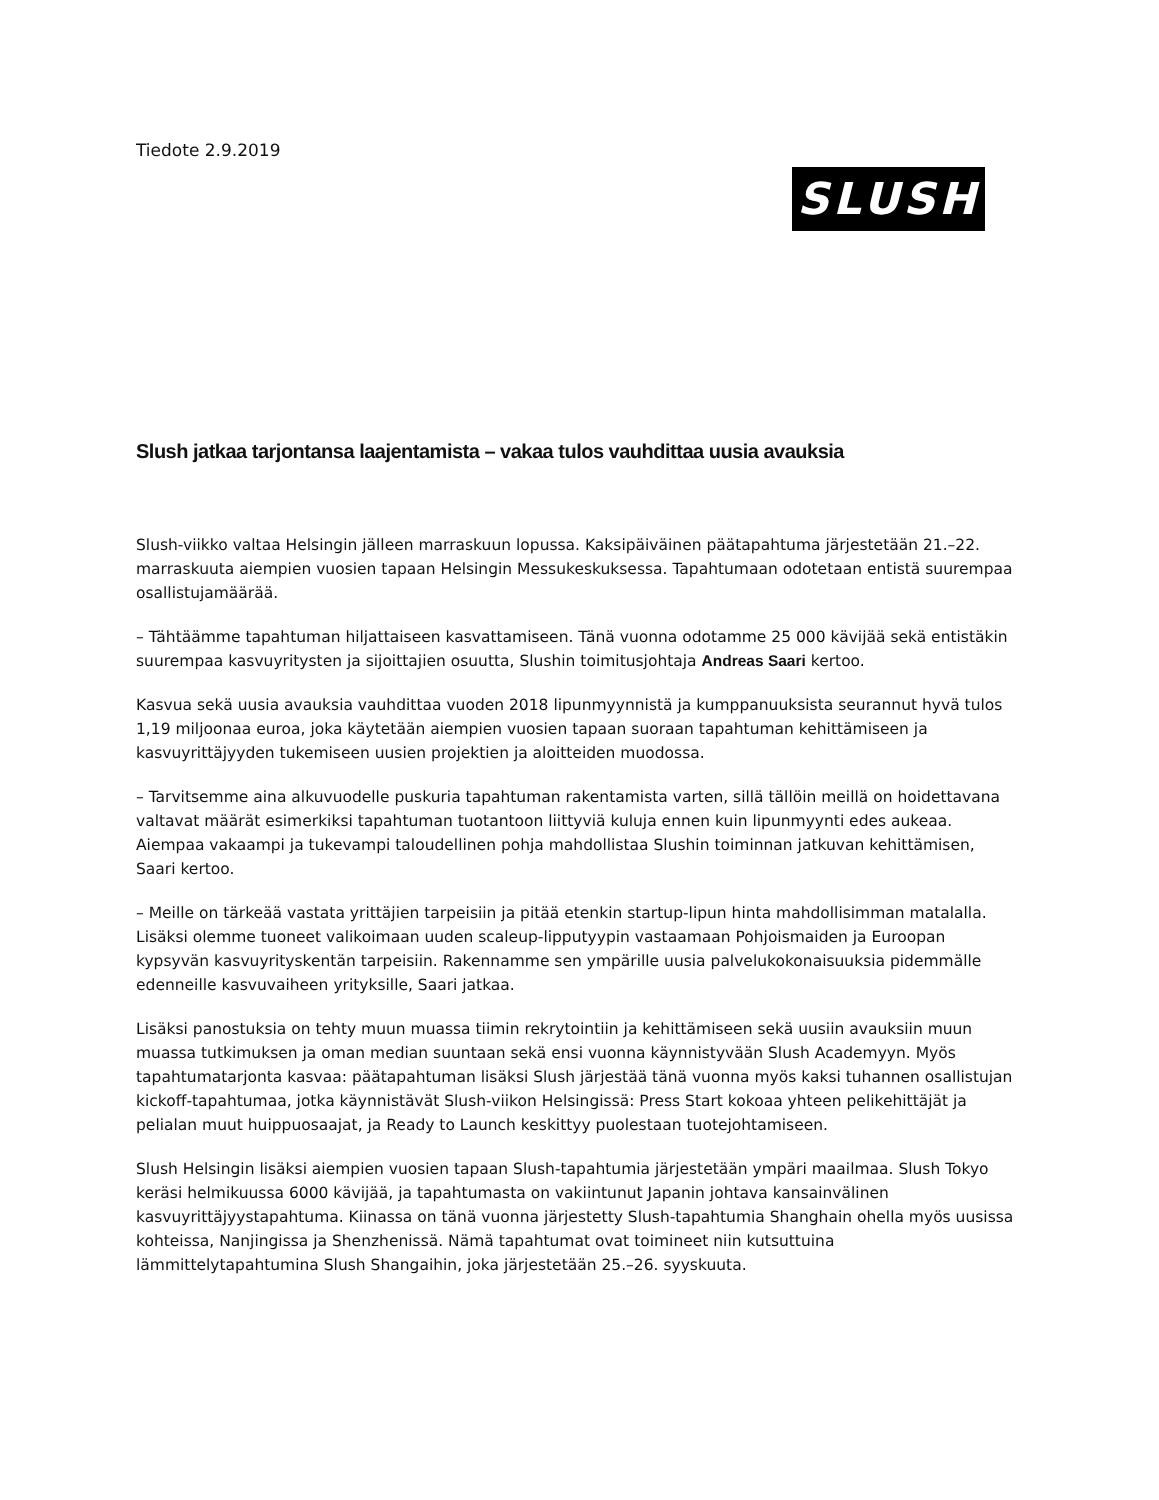Tiedote 2.9.2019
SLUSH
Slush jatkaa tarjontansa laajentamista – vakaa tulos vauhdittaa uusia avauksia
Slush-viikko valtaa Helsingin jälleen marraskuun lopussa. Kaksipäiväinen päätapahtuma järjestetään 21.–22. marraskuuta aiempien vuosien tapaan Helsingin Messukeskuksessa. Tapahtumaan odotetaan entistä suurempaa osallistujamäärää.
– Tähtäämme tapahtuman hiljattaiseen kasvattamiseen. Tänä vuonna odotamme 25 000 kävijää sekä entistäkin suurempaa kasvuyritysten ja sijoittajien osuutta, Slushin toimitusjohtaja Andreas Saari kertoo.
Kasvua sekä uusia avauksia vauhdittaa vuoden 2018 lipunmyynnistä ja kumppanuuksista seurannut hyvä tulos 1,19 miljoonaa euroa, joka käytetään aiempien vuosien tapaan suoraan tapahtuman kehittämiseen ja kasvuyrittäjyyden tukemiseen uusien projektien ja aloitteiden muodossa.
– Tarvitsemme aina alkuvuodelle puskuria tapahtuman rakentamista varten, sillä tällöin meillä on hoidettavana valtavat määrät esimerkiksi tapahtuman tuotantoon liittyviä kuluja ennen kuin lipunmyynti edes aukeaa. Aiempaa vakaampi ja tukevampi taloudellinen pohja mahdollistaa Slushin toiminnan jatkuvan kehittämisen, Saari kertoo.
– Meille on tärkeää vastata yrittäjien tarpeisiin ja pitää etenkin startup-lipun hinta mahdollisimman matalalla. Lisäksi olemme tuoneet valikoimaan uuden scaleup-lipputyypin vastaamaan Pohjoismaiden ja Euroopan kypsyvän kasvuyrityskentän tarpeisiin. Rakennamme sen ympärille uusia palvelukokonaisuuksia pidemmälle edenneille kasvuvaiheen yrityksille, Saari jatkaa.
Lisäksi panostuksia on tehty muun muassa tiimin rekrytointiin ja kehittämiseen sekä uusiin avauksiin muun muassa tutkimuksen ja oman median suuntaan sekä ensi vuonna käynnistyvään Slush Academyyn. Myös tapahtumatarjonta kasvaa: päätapahtuman lisäksi Slush järjestää tänä vuonna myös kaksi tuhannen osallistujan kickoff-tapahtumaa, jotka käynnistävät Slush-viikon Helsingissä: Press Start kokoaa yhteen pelikehittäjät ja pelialan muut huippuosaajat, ja Ready to Launch keskittyy puolestaan tuotejohtamiseen.
Slush Helsingin lisäksi aiempien vuosien tapaan Slush-tapahtumia järjestetään ympäri maailmaa. Slush Tokyo keräsi helmikuussa 6000 kävijää, ja tapahtumasta on vakiintunut Japanin johtava kansainvälinen kasvuyrittäjyystapahtuma. Kiinassa on tänä vuonna järjestetty Slush-tapahtumia Shanghain ohella myös uusissa kohteissa, Nanjingissa ja Shenzhenissä. Nämä tapahtumat ovat toimineet niin kutsuttuina lämmittelytapahtumina Slush Shangaihin, joka järjestetään 25.–26. syyskuuta.